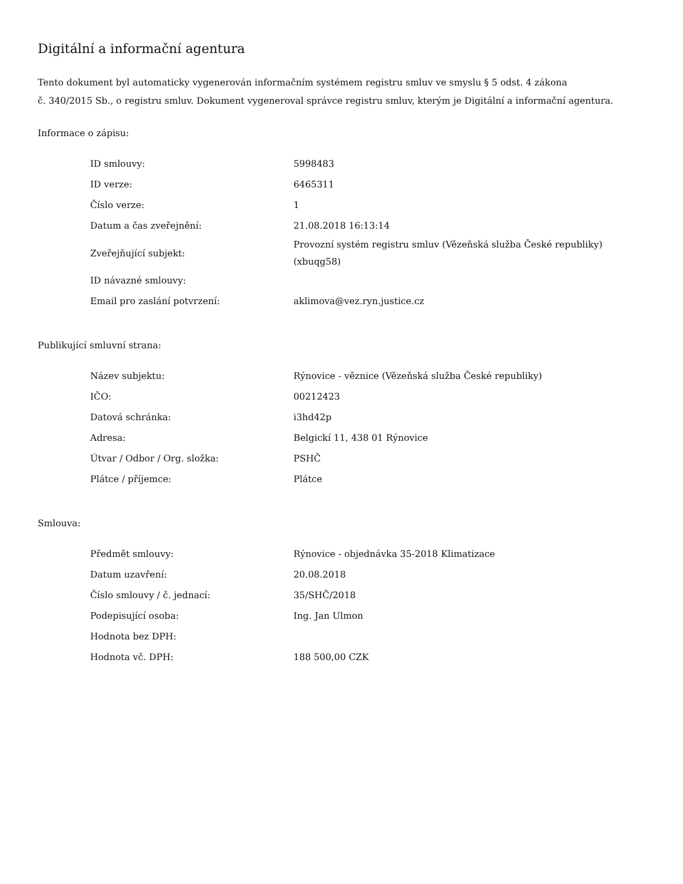Digitální a informační agentura
Tento dokument byl automaticky vygenerován informačním systémem registru smluv ve smyslu § 5 odst. 4 zákona
č. 340/2015 Sb., o registru smluv. Dokument vygeneroval správce registru smluv, kterým je Digitální a informační agentura.
Informace o zápisu:
| ID smlouvy: | 5998483 |
| ID verze: | 6465311 |
| Číslo verze: | 1 |
| Datum a čas zveřejnění: | 21.08.2018 16:13:14 |
| Zveřejňující subjekt: | Provozní systém registru smluv (Vězeňská služba České republiky) (xbuqg58) |
| ID návazné smlouvy: | |
| Email pro zaslání potvrzení: | aklimova@vez.ryn.justice.cz |
Publikující smluvní strana:
| Název subjektu: | Rýnovice - věznice (Vězeňská služba České republiky) |
| IČO: | 00212423 |
| Datová schránka: | i3hd42p |
| Adresa: | Belgickí 11, 438 01 Rýnovice |
| Útvar / Odbor / Org. složka: | PSHČ |
| Plátce / příjemce: | Plátce |
Smlouva:
| Předmět smlouvy: | Rýnovice - objednávka 35-2018 Klimatizace |
| Datum uzavření: | 20.08.2018 |
| Číslo smlouvy / č. jednací: | 35/SHČ/2018 |
| Podepisující osoba: | Ing. Jan Ulmon |
| Hodnota bez DPH: | |
| Hodnota vč. DPH: | 188 500,00 CZK |